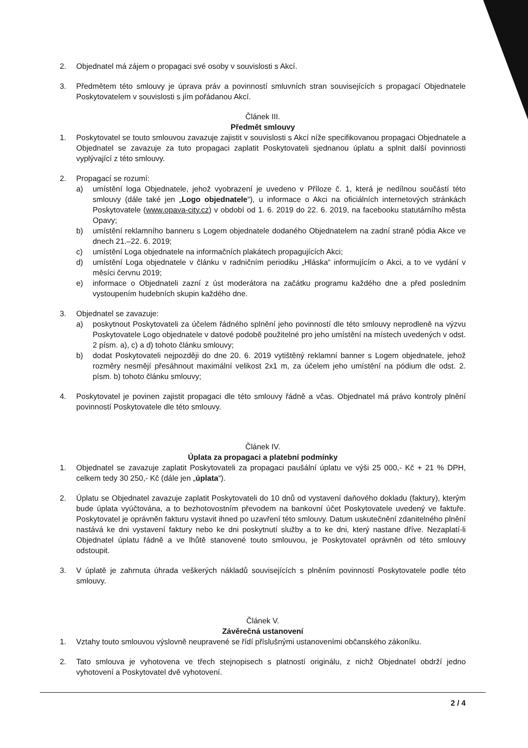2. Objednatel má zájem o propagaci své osoby v souvislosti s Akcí.
3. Předmětem této smlouvy je úprava práv a povinností smluvních stran souvisejících s propagací Objednatele Poskytovatelem v souvislosti s jím pořádanou Akcí.
Článek III.
Předmět smlouvy
1. Poskytovatel se touto smlouvou zavazuje zajistit v souvislosti s Akcí níže specifikovanou propagaci Objednatele a Objednatel se zavazuje za tuto propagaci zaplatit Poskytovateli sjednanou úplatu a splnit další povinnosti vyplývající z této smlouvy.
2. Propagací se rozumí:
a) umístění loga Objednatele, jehož vyobrazení je uvedeno v Příloze č. 1, která je nedílnou součástí této smlouvy (dále také jen „Logo objednatele“), u informace o Akci na oficiálních internetových stránkách Poskytovatele (www.opava-city.cz) v období od 1. 6. 2019 do 22. 6. 2019, na facebooku statutárního města Opavy;
b) umístění reklamního banneru s Logem objednatele dodaného Objednatelem na zadní straně pódia Akce ve dnech 21.–22. 6. 2019;
c) umístění Loga objednatele na informačních plakátech propagujících Akci;
d) umístění Loga objednatele v článku v radničním periodiku „Hláska“ informujícím o Akci, a to ve vydání v měsíci červnu 2019;
e) informace o Objednateli zazní z úst moderátora na začátku programu každého dne a před posledním vystoupením hudebních skupin každého dne.
3. Objednatel se zavazuje:
a) poskytnout Poskytovateli za účelem řádného splnění jeho povinností dle této smlouvy neprodleně na výzvu Poskytovatele Logo objednatele v datové podobě použitelné pro jeho umístění na místech uvedených v odst. 2 písm. a), c) a d) tohoto článku smlouvy;
b) dodat Poskytovateli nejpozději do dne 20. 6. 2019 vytištěný reklamní banner s Logem objednatele, jehož rozměry nesmějí přesáhnout maximální velikost 2x1 m, za účelem jeho umístění na pódium dle odst. 2. písm. b) tohoto článku smlouvy;
4. Poskytovatel je povinen zajistit propagaci dle této smlouvy řádně a včas. Objednatel má právo kontroly plnění povinností Poskytovatele dle této smlouvy.
Článek IV.
Úplata za propagaci a platební podmínky
1. Objednatel se zavazuje zaplatit Poskytovateli za propagaci paušální úplatu ve výši 25 000,- Kč + 21 % DPH, celkem tedy 30 250,- Kč (dále jen „úplata“).
2. Úplatu se Objednatel zavazuje zaplatit Poskytovateli do 10 dnů od vystavení daňového dokladu (faktury), kterým bude úplata vyúčtována, a to bezhotovostním převodem na bankovní účet Poskytovatele uvedený ve faktuře. Poskytovatel je oprávněn fakturu vystavit ihned po uzavření této smlouvy. Datum uskutečnění zdanitelného plnění nastává ke dni vystavení faktury nebo ke dni poskytnutí služby a to ke dni, který nastane dříve. Nezaplatí-li Objednatel úplatu řádně a ve lhůtě stanovené touto smlouvou, je Poskytovatel oprávněn od této smlouvy odstoupit.
3. V úplatě je zahrnuta úhrada veškerých nákladů souvisejících s plněním povinností Poskytovatele podle této smlouvy.
Článek V.
Závěrečná ustanovení
1. Vztahy touto smlouvou výslovně neupravené se řídí příslušnými ustanoveními občanského zákoníku.
2. Tato smlouva je vyhotovena ve třech stejnopisech s platností originálu, z nichž Objednatel obdrží jedno vyhotovení a Poskytovatel dvě vyhotovení.
2 / 4